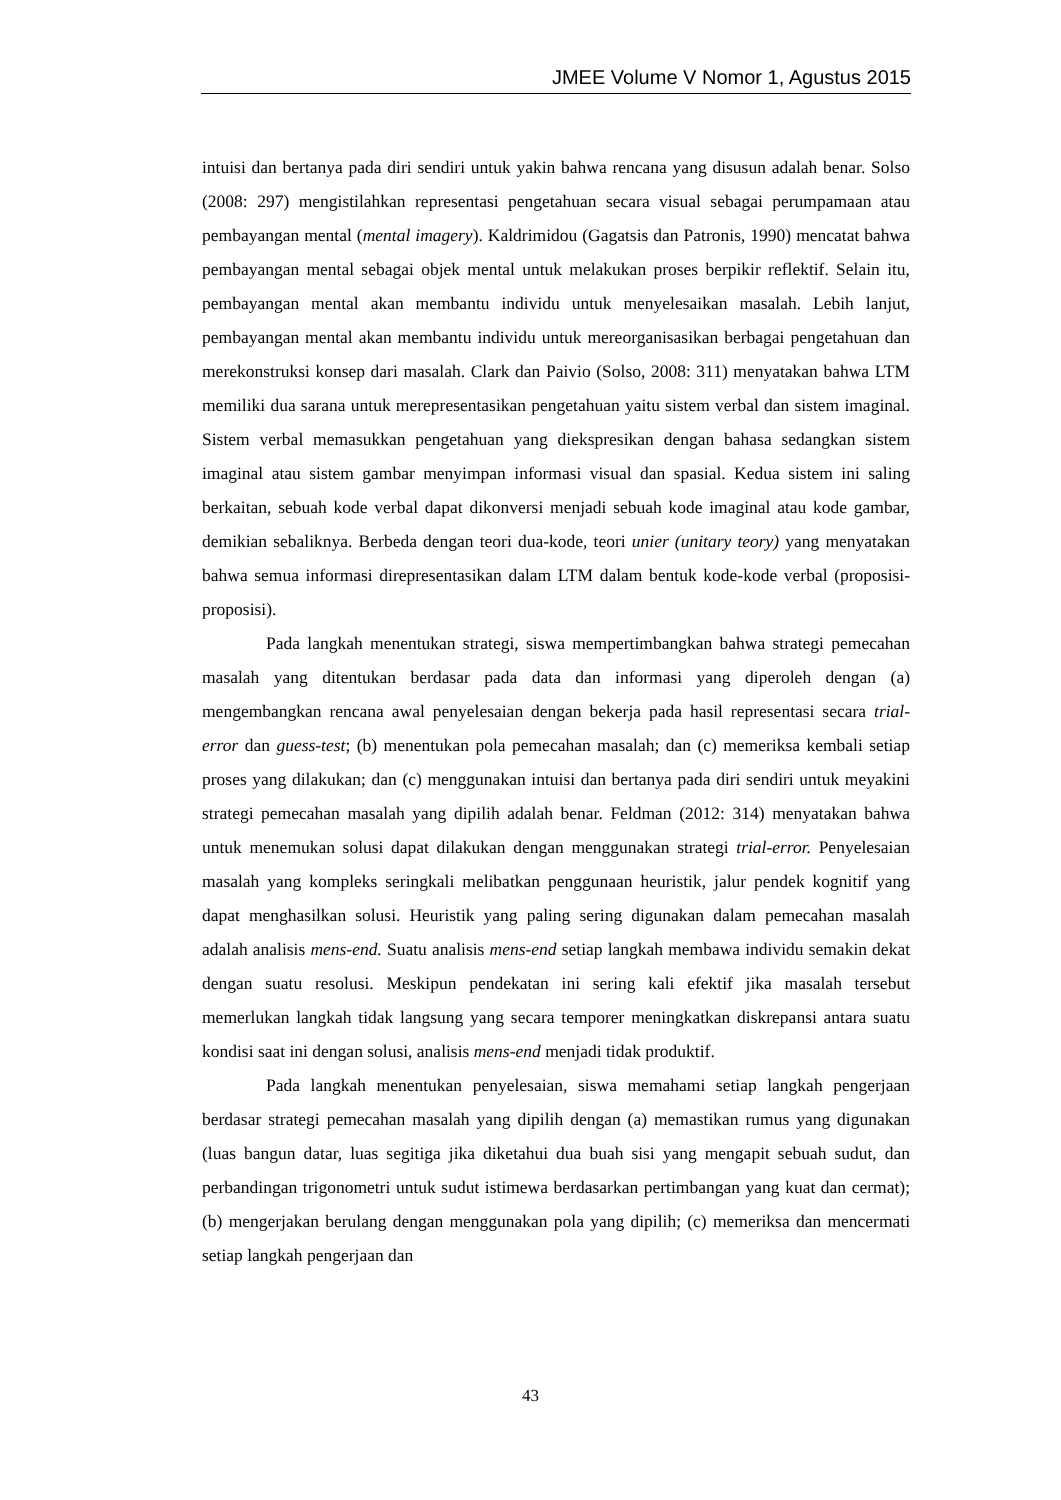JMEE Volume V Nomor 1, Agustus 2015
intuisi dan bertanya pada diri sendiri untuk yakin bahwa rencana yang disusun adalah benar. Solso (2008: 297) mengistilahkan representasi pengetahuan secara visual sebagai perumpamaan atau pembayangan mental (mental imagery). Kaldrimidou (Gagatsis dan Patronis, 1990) mencatat bahwa pembayangan mental sebagai objek mental untuk melakukan proses berpikir reflektif. Selain itu, pembayangan mental akan membantu individu untuk menyelesaikan masalah. Lebih lanjut, pembayangan mental akan membantu individu untuk mereorganisasikan berbagai pengetahuan dan merekonstruksi konsep dari masalah. Clark dan Paivio (Solso, 2008: 311) menyatakan bahwa LTM memiliki dua sarana untuk merepresentasikan pengetahuan yaitu sistem verbal dan sistem imaginal. Sistem verbal memasukkan pengetahuan yang diekspresikan dengan bahasa sedangkan sistem imaginal atau sistem gambar menyimpan informasi visual dan spasial. Kedua sistem ini saling berkaitan, sebuah kode verbal dapat dikonversi menjadi sebuah kode imaginal atau kode gambar, demikian sebaliknya. Berbeda dengan teori dua-kode, teori unier (unitary teory) yang menyatakan bahwa semua informasi direpresentasikan dalam LTM dalam bentuk kode-kode verbal (proposisi-proposisi).
Pada langkah menentukan strategi, siswa mempertimbangkan bahwa strategi pemecahan masalah yang ditentukan berdasar pada data dan informasi yang diperoleh dengan (a) mengembangkan rencana awal penyelesaian dengan bekerja pada hasil representasi secara trial-error dan guess-test; (b) menentukan pola pemecahan masalah; dan (c) memeriksa kembali setiap proses yang dilakukan; dan (c) menggunakan intuisi dan bertanya pada diri sendiri untuk meyakini strategi pemecahan masalah yang dipilih adalah benar. Feldman (2012: 314) menyatakan bahwa untuk menemukan solusi dapat dilakukan dengan menggunakan strategi trial-error. Penyelesaian masalah yang kompleks seringkali melibatkan penggunaan heuristik, jalur pendek kognitif yang dapat menghasilkan solusi. Heuristik yang paling sering digunakan dalam pemecahan masalah adalah analisis mens-end. Suatu analisis mens-end setiap langkah membawa individu semakin dekat dengan suatu resolusi. Meskipun pendekatan ini sering kali efektif jika masalah tersebut memerlukan langkah tidak langsung yang secara temporer meningkatkan diskrepansi antara suatu kondisi saat ini dengan solusi, analisis mens-end menjadi tidak produktif.
Pada langkah menentukan penyelesaian, siswa memahami setiap langkah pengerjaan berdasar strategi pemecahan masalah yang dipilih dengan (a) memastikan rumus yang digunakan (luas bangun datar, luas segitiga jika diketahui dua buah sisi yang mengapit sebuah sudut, dan perbandingan trigonometri untuk sudut istimewa berdasarkan pertimbangan yang kuat dan cermat); (b) mengerjakan berulang dengan menggunakan pola yang dipilih; (c) memeriksa dan mencermati setiap langkah pengerjaan dan
43